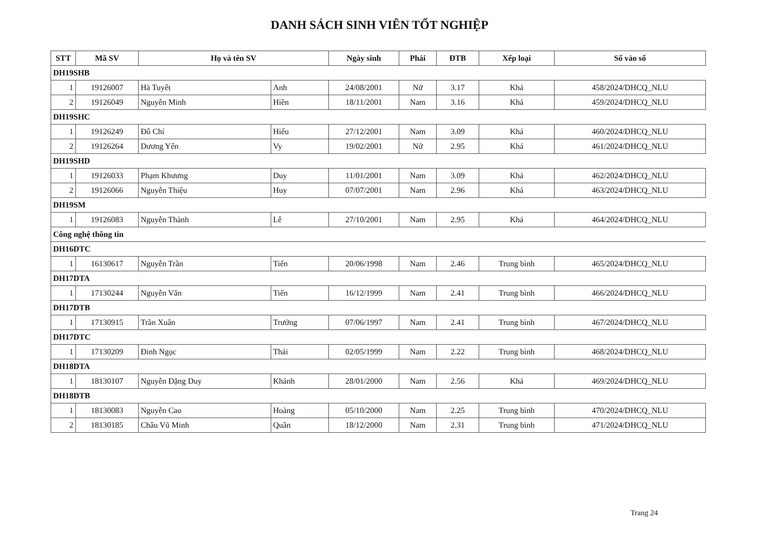DANH SÁCH SINH VIÊN TỐT NGHIỆP
| STT | Mã SV | Họ và tên SV | | Ngày sinh | Phái | ĐTB | Xếp loại | Số vào sổ |
| --- | --- | --- | --- | --- | --- | --- | --- | --- |
| DH19SHB | | | | | | | | |
| 1 | 19126007 | Hà Tuyết | Anh | 24/08/2001 | Nữ | 3.17 | Khá | 458/2024/DHCQ_NLU |
| 2 | 19126049 | Nguyễn Minh | Hiền | 18/11/2001 | Nam | 3.16 | Khá | 459/2024/DHCQ_NLU |
| DH19SHC | | | | | | | | |
| 1 | 19126249 | Đỗ Chí | Hiếu | 27/12/2001 | Nam | 3.09 | Khá | 460/2024/DHCQ_NLU |
| 2 | 19126264 | Dương Yến | Vy | 19/02/2001 | Nữ | 2.95 | Khá | 461/2024/DHCQ_NLU |
| DH19SHD | | | | | | | | |
| 1 | 19126033 | Phạm Khương | Duy | 11/01/2001 | Nam | 3.09 | Khá | 462/2024/DHCQ_NLU |
| 2 | 19126066 | Nguyễn Thiệu | Huy | 07/07/2001 | Nam | 2.96 | Khá | 463/2024/DHCQ_NLU |
| DH19SM | | | | | | | | |
| 1 | 19126083 | Nguyễn Thành | Lễ | 27/10/2001 | Nam | 2.95 | Khá | 464/2024/DHCQ_NLU |
| Công nghệ thông tin | | | | | | | | |
| DH16DTC | | | | | | | | |
| 1 | 16130617 | Nguyễn Trần | Tiến | 20/06/1998 | Nam | 2.46 | Trung bình | 465/2024/DHCQ_NLU |
| DH17DTA | | | | | | | | |
| 1 | 17130244 | Nguyễn Văn | Tiến | 16/12/1999 | Nam | 2.41 | Trung bình | 466/2024/DHCQ_NLU |
| DH17DTB | | | | | | | | |
| 1 | 17130915 | Trần Xuân | Trường | 07/06/1997 | Nam | 2.41 | Trung bình | 467/2024/DHCQ_NLU |
| DH17DTC | | | | | | | | |
| 1 | 17130209 | Đinh Ngọc | Thái | 02/05/1999 | Nam | 2.22 | Trung bình | 468/2024/DHCQ_NLU |
| DH18DTA | | | | | | | | |
| 1 | 18130107 | Nguyễn Đặng Duy | Khánh | 28/01/2000 | Nam | 2.56 | Khá | 469/2024/DHCQ_NLU |
| DH18DTB | | | | | | | | |
| 1 | 18130083 | Nguyễn Cao | Hoàng | 05/10/2000 | Nam | 2.25 | Trung bình | 470/2024/DHCQ_NLU |
| 2 | 18130185 | Châu Vũ Minh | Quân | 18/12/2000 | Nam | 2.31 | Trung bình | 471/2024/DHCQ_NLU |
Trang 24